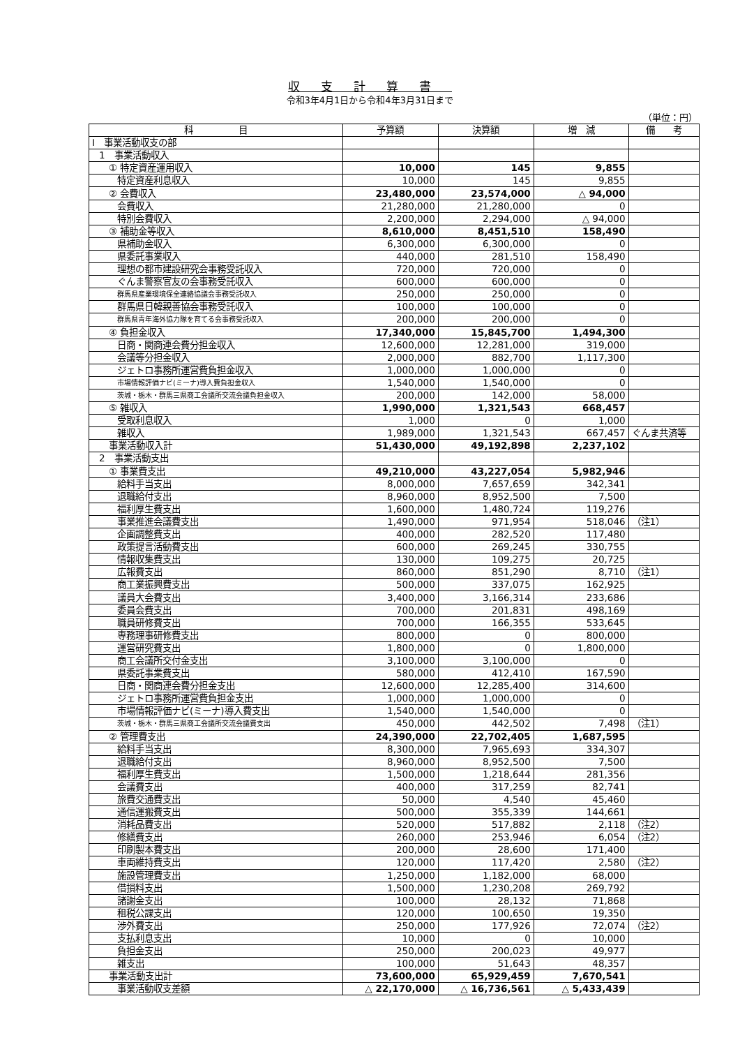収支計算書
令和3年4月1日から令和4年3月31日まで
（単位：円）
| 科 目 | 予算額 | 決算額 | 増 減 | 備 考 |
| --- | --- | --- | --- | --- |
| Ⅰ 事業活動収支の部 | | | | |
| 1 事業活動収入 | | | | |
| ① 特定資産運用収入 | 10,000 | 145 | 9,855 | |
| 特定資産利息収入 | 10,000 | 145 | 9,855 | |
| ② 会費収入 | 23,480,000 | 23,574,000 | △ 94,000 | |
| 会費収入 | 21,280,000 | 21,280,000 | 0 | |
| 特別会費収入 | 2,200,000 | 2,294,000 | △ 94,000 | |
| ③ 補助金等収入 | 8,610,000 | 8,451,510 | 158,490 | |
| 県補助金収入 | 6,300,000 | 6,300,000 | 0 | |
| 県委託事業収入 | 440,000 | 281,510 | 158,490 | |
| 理想の都市建設研究会事務受託収入 | 720,000 | 720,000 | 0 | |
| ぐんま警察官友の会事務受託収入 | 600,000 | 600,000 | 0 | |
| 群馬県産業環境保全連絡協議会事務受託収入 | 250,000 | 250,000 | 0 | |
| 群馬県日韓親善協会事務受託収入 | 100,000 | 100,000 | 0 | |
| 群馬県青年海外協力隊を育てる会事務受託収入 | 200,000 | 200,000 | 0 | |
| ④ 負担金収入 | 17,340,000 | 15,845,700 | 1,494,300 | |
| 日商・関商連会費分担金収入 | 12,600,000 | 12,281,000 | 319,000 | |
| 会議等分担金収入 | 2,000,000 | 882,700 | 1,117,300 | |
| ジェトロ事務所運営費負担金収入 | 1,000,000 | 1,000,000 | 0 | |
| 市場情報評価ナビ(ミーナ)導入費負担金収入 | 1,540,000 | 1,540,000 | 0 | |
| 茨城・栃木・群馬三県商工会議所交流会議負担金収入 | 200,000 | 142,000 | 58,000 | |
| ⑤ 雑収入 | 1,990,000 | 1,321,543 | 668,457 | |
| 受取利息収入 | 1,000 | 0 | 1,000 | |
| 雑収入 | 1,989,000 | 1,321,543 | 667,457 | ぐんま共済等 |
| 事業活動収入計 | 51,430,000 | 49,192,898 | 2,237,102 | |
| 2 事業活動支出 | | | | |
| ① 事業費支出 | 49,210,000 | 43,227,054 | 5,982,946 | |
| 給料手当支出 | 8,000,000 | 7,657,659 | 342,341 | |
| 退職給付支出 | 8,960,000 | 8,952,500 | 7,500 | |
| 福利厚生費支出 | 1,600,000 | 1,480,724 | 119,276 | |
| 事業推進会議費支出 | 1,490,000 | 971,954 | 518,046 | （注1） |
| 企画調整費支出 | 400,000 | 282,520 | 117,480 | |
| 政策提言活動費支出 | 600,000 | 269,245 | 330,755 | |
| 情報収集費支出 | 130,000 | 109,275 | 20,725 | |
| 広報費支出 | 860,000 | 851,290 | 8,710 | （注1） |
| 商工業振興費支出 | 500,000 | 337,075 | 162,925 | |
| 議員大会費支出 | 3,400,000 | 3,166,314 | 233,686 | |
| 委員会費支出 | 700,000 | 201,831 | 498,169 | |
| 職員研修費支出 | 700,000 | 166,355 | 533,645 | |
| 専務理事研修費支出 | 800,000 | 0 | 800,000 | |
| 運営研究費支出 | 1,800,000 | 0 | 1,800,000 | |
| 商工会議所交付金支出 | 3,100,000 | 3,100,000 | 0 | |
| 県委託事業費支出 | 580,000 | 412,410 | 167,590 | |
| 日商・関商連会費分担金支出 | 12,600,000 | 12,285,400 | 314,600 | |
| ジェトロ事務所運営費負担金支出 | 1,000,000 | 1,000,000 | 0 | |
| 市場情報評価ナビ(ミーナ)導入費支出 | 1,540,000 | 1,540,000 | 0 | |
| 茨城・栃木・群馬三県商工会議所交流会議費支出 | 450,000 | 442,502 | 7,498 | （注1） |
| ② 管理費支出 | 24,390,000 | 22,702,405 | 1,687,595 | |
| 給料手当支出 | 8,300,000 | 7,965,693 | 334,307 | |
| 退職給付支出 | 8,960,000 | 8,952,500 | 7,500 | |
| 福利厚生費支出 | 1,500,000 | 1,218,644 | 281,356 | |
| 会議費支出 | 400,000 | 317,259 | 82,741 | |
| 旅費交通費支出 | 50,000 | 4,540 | 45,460 | |
| 通信運搬費支出 | 500,000 | 355,339 | 144,661 | |
| 消耗品費支出 | 520,000 | 517,882 | 2,118 | （注2） |
| 修繕費支出 | 260,000 | 253,946 | 6,054 | （注2） |
| 印刷製本費支出 | 200,000 | 28,600 | 171,400 | |
| 車両維持費支出 | 120,000 | 117,420 | 2,580 | （注2） |
| 施設管理費支出 | 1,250,000 | 1,182,000 | 68,000 | |
| 借損料支出 | 1,500,000 | 1,230,208 | 269,792 | |
| 諸謝金支出 | 100,000 | 28,132 | 71,868 | |
| 租税公課支出 | 120,000 | 100,650 | 19,350 | |
| 渉外費支出 | 250,000 | 177,926 | 72,074 | （注2） |
| 支払利息支出 | 10,000 | 0 | 10,000 | |
| 負担金支出 | 250,000 | 200,023 | 49,977 | |
| 雑支出 | 100,000 | 51,643 | 48,357 | |
| 事業活動支出計 | 73,600,000 | 65,929,459 | 7,670,541 | |
| 事業活動収支差額 | △ 22,170,000 | △ 16,736,561 | △ 5,433,439 | |